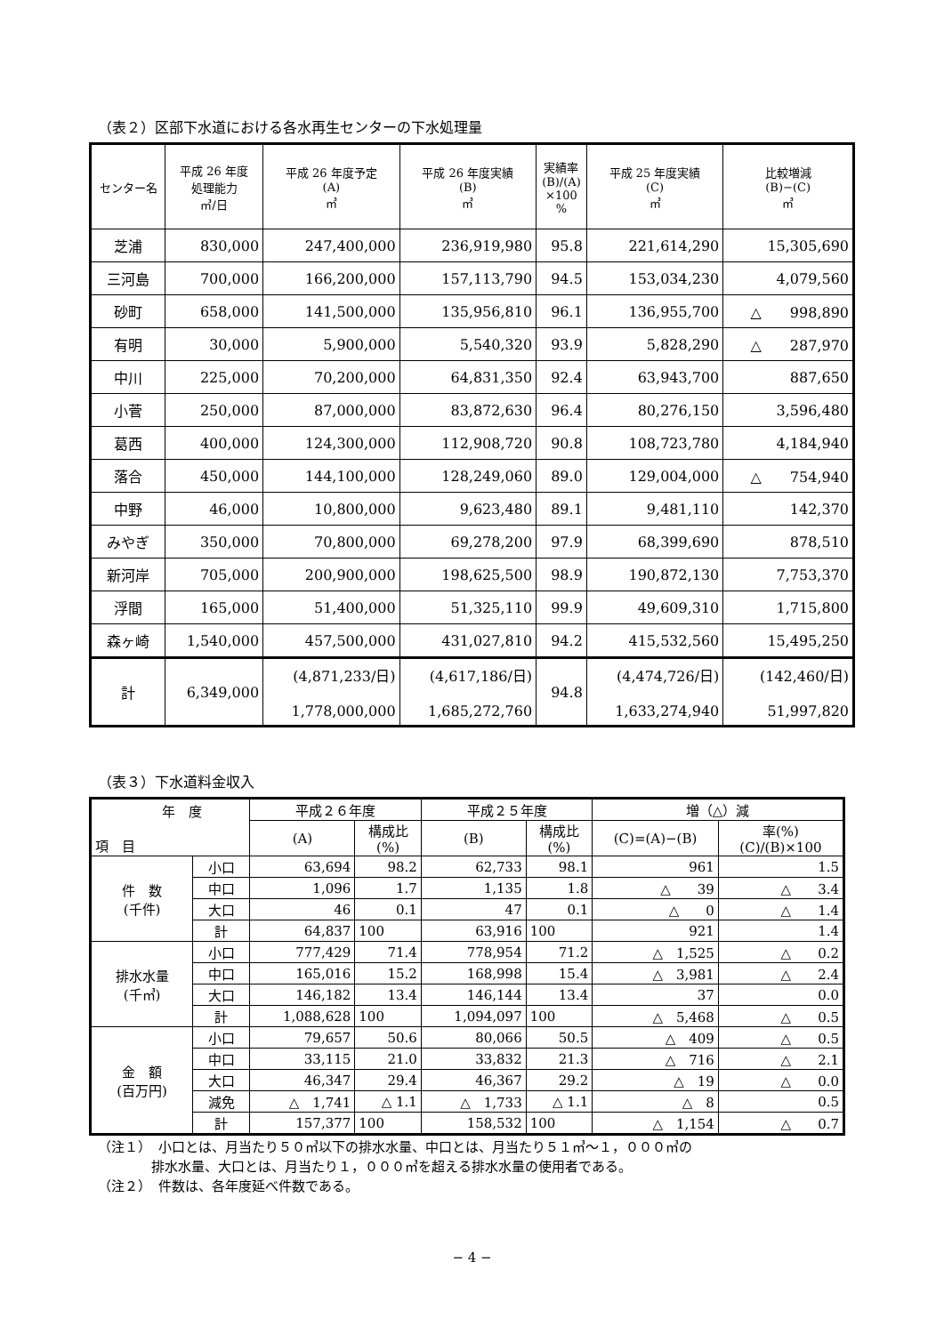（表２）区部下水道における各水再生センターの下水処理量
| センター名 | 平成 26 年度 処理能力 ㎥/日 | 平成 26 年度予定 (A) ㎥ | 平成 26 年度実績 (B) ㎥ | 実績率 (B)/(A) ×100 % | 平成 25 年度実績 (C) ㎥ | 比較増減 (B)−(C) ㎥ |
| --- | --- | --- | --- | --- | --- | --- |
| 芝浦 | 830,000 | 247,400,000 | 236,919,980 | 95.8 | 221,614,290 | 15,305,690 |
| 三河島 | 700,000 | 166,200,000 | 157,113,790 | 94.5 | 153,034,230 | 4,079,560 |
| 砂町 | 658,000 | 141,500,000 | 135,956,810 | 96.1 | 136,955,700 | △ 998,890 |
| 有明 | 30,000 | 5,900,000 | 5,540,320 | 93.9 | 5,828,290 | △ 287,970 |
| 中川 | 225,000 | 70,200,000 | 64,831,350 | 92.4 | 63,943,700 | 887,650 |
| 小菅 | 250,000 | 87,000,000 | 83,872,630 | 96.4 | 80,276,150 | 3,596,480 |
| 葛西 | 400,000 | 124,300,000 | 112,908,720 | 90.8 | 108,723,780 | 4,184,940 |
| 落合 | 450,000 | 144,100,000 | 128,249,060 | 89.0 | 129,004,000 | △ 754,940 |
| 中野 | 46,000 | 10,800,000 | 9,623,480 | 89.1 | 9,481,110 | 142,370 |
| みやぎ | 350,000 | 70,800,000 | 69,278,200 | 97.9 | 68,399,690 | 878,510 |
| 新河岸 | 705,000 | 200,900,000 | 198,625,500 | 98.9 | 190,872,130 | 7,753,370 |
| 浮間 | 165,000 | 51,400,000 | 51,325,110 | 99.9 | 49,609,310 | 1,715,800 |
| 森ヶ崎 | 1,540,000 | 457,500,000 | 431,027,810 | 94.2 | 415,532,560 | 15,495,250 |
| 計 | 6,349,000 | (4,871,233/日) 1,778,000,000 | (4,617,186/日) 1,685,272,760 | 94.8 | (4,474,726/日) 1,633,274,940 | (142,460/日) 51,997,820 |
（表３）下水道料金収入
| 年 度 項 目 | | 平成２６年度 | | 平成２５年度 | | 増（△）減 | |
| --- | --- | --- | --- | --- | --- | --- | --- |
| | | (A) | 構成比 (%) | (B) | 構成比 (%) | (C)=(A)−(B) | 率(%) (C)/(B)×100 |
| 件 数 (千件) | 小口 | 63,694 | 98.2 | 62,733 | 98.1 | 961 | 1.5 |
| | 中口 | 1,096 | 1.7 | 1,135 | 1.8 | △ 39 | △ 3.4 |
| | 大口 | 46 | 0.1 | 47 | 0.1 | △ 0 | △ 1.4 |
| | 計 | 64,837 | 100 | 63,916 | 100 | 921 | 1.4 |
| 排水水量 (千㎥) | 小口 | 777,429 | 71.4 | 778,954 | 71.2 | △ 1,525 | △ 0.2 |
| | 中口 | 165,016 | 15.2 | 168,998 | 15.4 | △ 3,981 | △ 2.4 |
| | 大口 | 146,182 | 13.4 | 146,144 | 13.4 | 37 | 0.0 |
| | 計 | 1,088,628 | 100 | 1,094,097 | 100 | △ 5,468 | △ 0.5 |
| 金 額 (百万円) | 小口 | 79,657 | 50.6 | 80,066 | 50.5 | △ 409 | △ 0.5 |
| | 中口 | 33,115 | 21.0 | 33,832 | 21.3 | △ 716 | △ 2.1 |
| | 大口 | 46,347 | 29.4 | 46,367 | 29.2 | △ 19 | △ 0.0 |
| | 減免 | △ 1,741 | △ 1.1 | △ 1,733 | △ 1.1 | △ 8 | 0.5 |
| | 計 | 157,377 | 100 | 158,532 | 100 | △ 1,154 | △ 0.7 |
（注１）　小口とは、月当たり５０㎥以下の排水水量、中口とは、月当たり５１㎥〜１，０００㎥の
　　　　排水水量、大口とは、月当たり１，０００㎥を超える排水水量の使用者である。
（注２）　件数は、各年度延べ件数である。
− 4 −